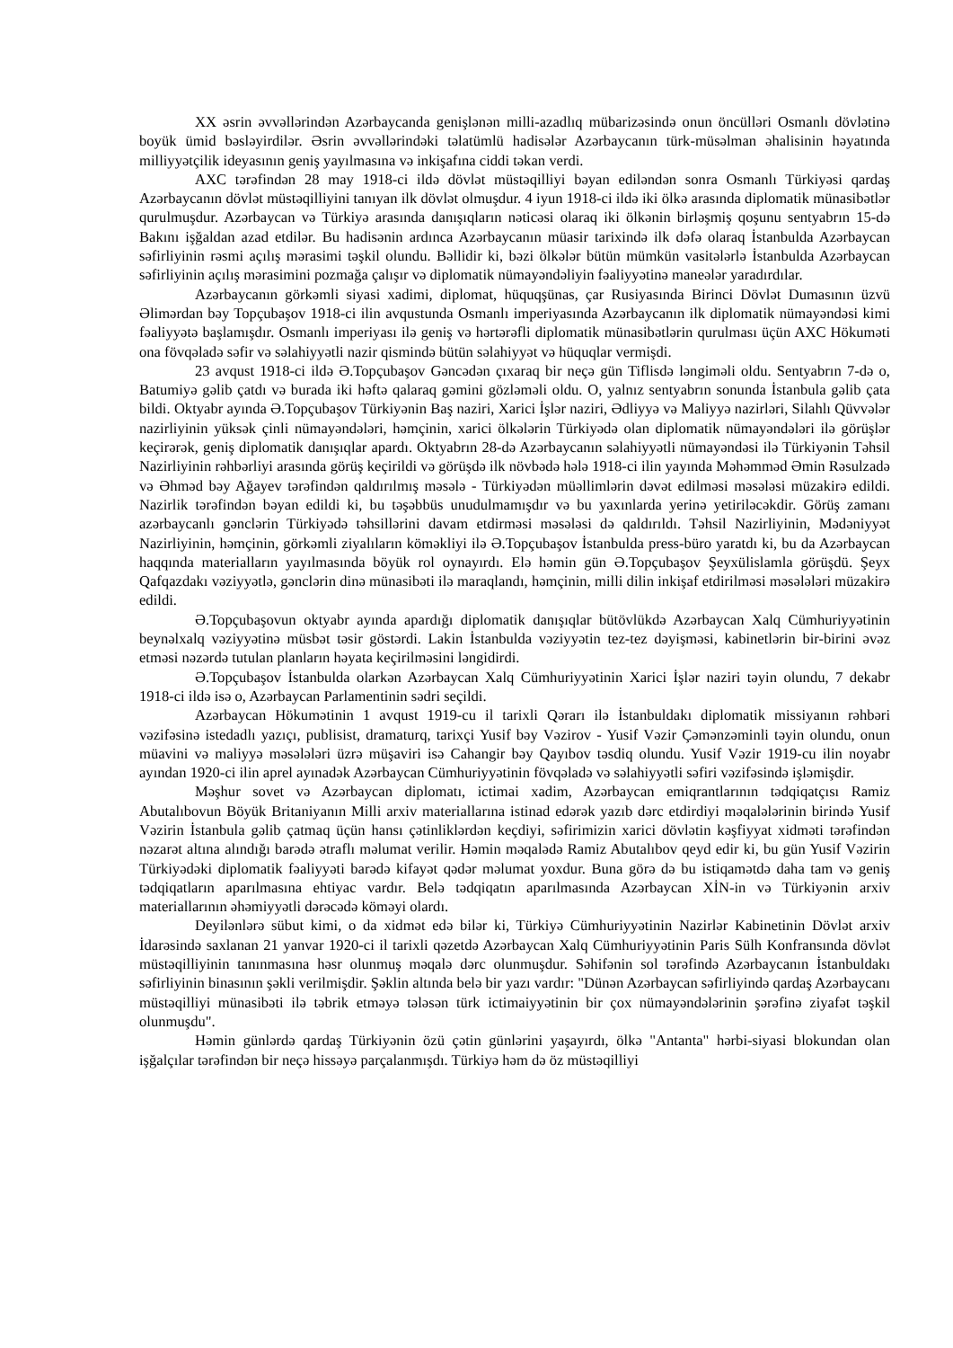XX əsrin əvvəllərindən Azərbaycanda genişlənən milli-azadlıq mübarizəsində onun öncülləri Osmanlı dövlətinə boyük ümid bəsləyirdilər. Əsrin əvvəllərindəki təlatümlü hadisələr Azərbaycanın türk-müsəlman əhalisinin həyatında milliyyətçilik ideyasının geniş yayılmasına və inkişafına ciddi təkan verdi.
AXC tərəfindən 28 may 1918-ci ildə dövlət müstəqilliyi bəyan ediləndən sonra Osmanlı Türkiyəsi qardaş Azərbaycanın dövlət müstəqilliyini tanıyan ilk dövlət olmuşdur. 4 iyun 1918-ci ildə iki ölkə arasında diplomatik münasibətlər qurulmuşdur. Azərbaycan və Türkiyə arasında danışıqların nəticəsi olaraq iki ölkənin birləşmiş qoşunu sentyabrın 15-də Bakını işğaldan azad etdilər. Bu hadisənin ardınca Azərbaycanın müasir tarixində ilk dəfə olaraq İstanbulda Azərbaycan səfirliyinin rəsmi açılış mərasimi təşkil olundu. Bəllidir ki, bəzi ölkələr bütün mümkün vasitələrlə İstanbulda Azərbaycan səfirliyinin açılış mərasimini pozmağa çalışır və diplomatik nümayəndəliyin fəaliyyətinə maneələr yaradırdılar.
Azərbaycanın görkəmli siyasi xadimi, diplomat, hüquqşünas, çar Rusiyasında Birinci Dövlət Dumasının üzvü Əlimərdan bəy Topçubaşov 1918-ci ilin avqustunda Osmanlı imperiyasında Azərbaycanın ilk diplomatik nümayəndəsi kimi fəaliyyətə başlamışdır. Osmanlı imperiyası ilə geniş və hərtərəfli diplomatik münasibətlərin qurulması üçün AXC Hökuməti ona fövqəladə səfir və səlahiyyətli nazir qismində bütün səlahiyyət və hüquqlar vermişdi.
23 avqust 1918-ci ildə Ə.Topçubaşov Gəncədən çıxaraq bir neçə gün Tiflisdə ləngiməli oldu. Sentyabrın 7-də o, Batumiyə gəlib çatdı və burada iki həftə qalaraq gəmini gözləməli oldu. O, yalnız sentyabrın sonunda İstanbula gəlib çata bildi. Oktyabr ayında Ə.Topçubaşov Türkiyənin Baş naziri, Xarici İşlər naziri, Ədliyyə və Maliyyə nazirləri, Silahlı Qüvvələr nazirliyinin yüksək çinli nümayəndələri, həmçinin, xarici ölkələrin Türkiyədə olan diplomatik nümayəndələri ilə görüşlər keçirərək, geniş diplomatik danışıqlar apardı. Oktyabrın 28-də Azərbaycanın səlahiyyətli nümayəndəsi ilə Türkiyənin Təhsil Nazirliyinin rəhbərliyi arasında görüş keçirildi və görüşdə ilk növbədə hələ 1918-ci ilin yayında Məhəmməd Əmin Rəsulzadə və Əhməd bəy Ağayev tərəfindən qaldırılmış məsələ - Türkiyədən müəllimlərin dəvət edilməsi məsələsi müzakirə edildi. Nazirlik tərəfindən bəyan edildi ki, bu təşəbbüs unudulmamışdır və bu yaxınlarda yerinə yetiriləcəkdir. Görüş zamanı azərbaycanlı gənclərin Türkiyədə təhsillərini davam etdirməsi məsələsi də qaldırıldı. Təhsil Nazirliyinin, Mədəniyyət Nazirliyinin, həmçinin, görkəmli ziyalıların köməkliyi ilə Ə.Topçubaşov İstanbulda press-büro yaratdı ki, bu da Azərbaycan haqqında materialların yayılmasında böyük rol oynayırdı. Elə həmin gün Ə.Topçubaşov Şeyxülislamla görüşdü. Şeyx Qafqazdakı vəziyyətlə, gənclərin dinə münasibəti ilə maraqlandı, həmçinin, milli dilin inkişaf etdirilməsi məsələləri müzakirə edildi.
Ə.Topçubaşovun oktyabr ayında apardığı diplomatik danışıqlar bütövlükdə Azərbaycan Xalq Cümhuriyyətinin beynəlxalq vəziyyətinə müsbət təsir göstərdi. Lakin İstanbulda vəziyyətin tez-tez dəyişməsi, kabinetlərin bir-birini əvəz etməsi nəzərdə tutulan planların həyata keçirilməsini ləngidirdi.
Ə.Topçubaşov İstanbulda olarkən Azərbaycan Xalq Cümhuriyyətinin Xarici İşlər naziri təyin olundu, 7 dekabr 1918-ci ildə isə o, Azərbaycan Parlamentinin sədri seçildi.
Azərbaycan Hökumətinin 1 avqust 1919-cu il tarixli Qərarı ilə İstanbuldakı diplomatik missiyanın rəhbəri vəzifəsinə istedadlı yazıçı, publisist, dramaturq, tarixçi Yusif bəy Vəzirov - Yusif Vəzir Çəmənzəminli təyin olundu, onun müavini və maliyyə məsələləri üzrə müşaviri isə Cahangir bəy Qayıbov təsdiq olundu. Yusif Vəzir 1919-cu ilin noyabr ayından 1920-ci ilin aprel ayınadək Azərbaycan Cümhuriyyətinin fövqəladə və səlahiyyətli səfiri vəzifəsində işləmişdir.
Məşhur sovet və Azərbaycan diplomatı, ictimai xadim, Azərbaycan emiqrantlarının tədqiqatçısı Ramiz Abutalıbovun Böyük Britaniyanın Milli arxiv materiallarına istinad edərək yazıb dərc etdirdiyi məqalələrinin birində Yusif Vəzirin İstanbula gəlib çatmaq üçün hansı çətinliklərdən keçdiyi, səfirimizin xarici dövlətin kəşfiyyat xidməti tərəfindən nəzarət altına alındığı barədə ətraflı məlumat verilir. Həmin məqalədə Ramiz Abutalıbov qeyd edir ki, bu gün Yusif Vəzirin Türkiyədəki diplomatik fəaliyyəti barədə kifayət qədər məlumat yoxdur. Buna görə də bu istiqamətdə daha tam və geniş tədqiqatların aparılmasına ehtiyac vardır. Belə tədqiqatın aparılmasında Azərbaycan XİN-in və Türkiyənin arxiv materiallarının əhəmiyyətli dərəcədə köməyi olardı.
Deyilənlərə sübut kimi, o da xidmət edə bilər ki, Türkiyə Cümhuriyyətinin Nazirlər Kabinetinin Dövlət arxiv İdarəsində saxlanan 21 yanvar 1920-ci il tarixli qəzetdə Azərbaycan Xalq Cümhuriyyətinin Paris Sülh Konfransında dövlət müstəqilliyinin tanınmasına həsr olunmuş məqalə dərc olunmuşdur. Səhifənin sol tərəfində Azərbaycanın İstanbuldakı səfirliyinin binasının şəkli verilmişdir. Şəklin altında belə bir yazı vardır: "Dünən Azərbaycan səfirliyində qardaş Azərbaycanı müstəqilliyi münasibəti ilə təbrik etməyə tələsən türk ictimaiyyətinin bir çox nümayəndələrinin şərəfinə ziyafət təşkil olunmuşdu".
Həmin günlərdə qardaş Türkiyənin özü çətin günlərini yaşayırdı, ölkə "Antanta" hərbi-siyasi blokundan olan işğalçılar tərəfindən bir neçə hissəyə parçalanmışdı. Türkiyə həm də öz müstəqilliyi